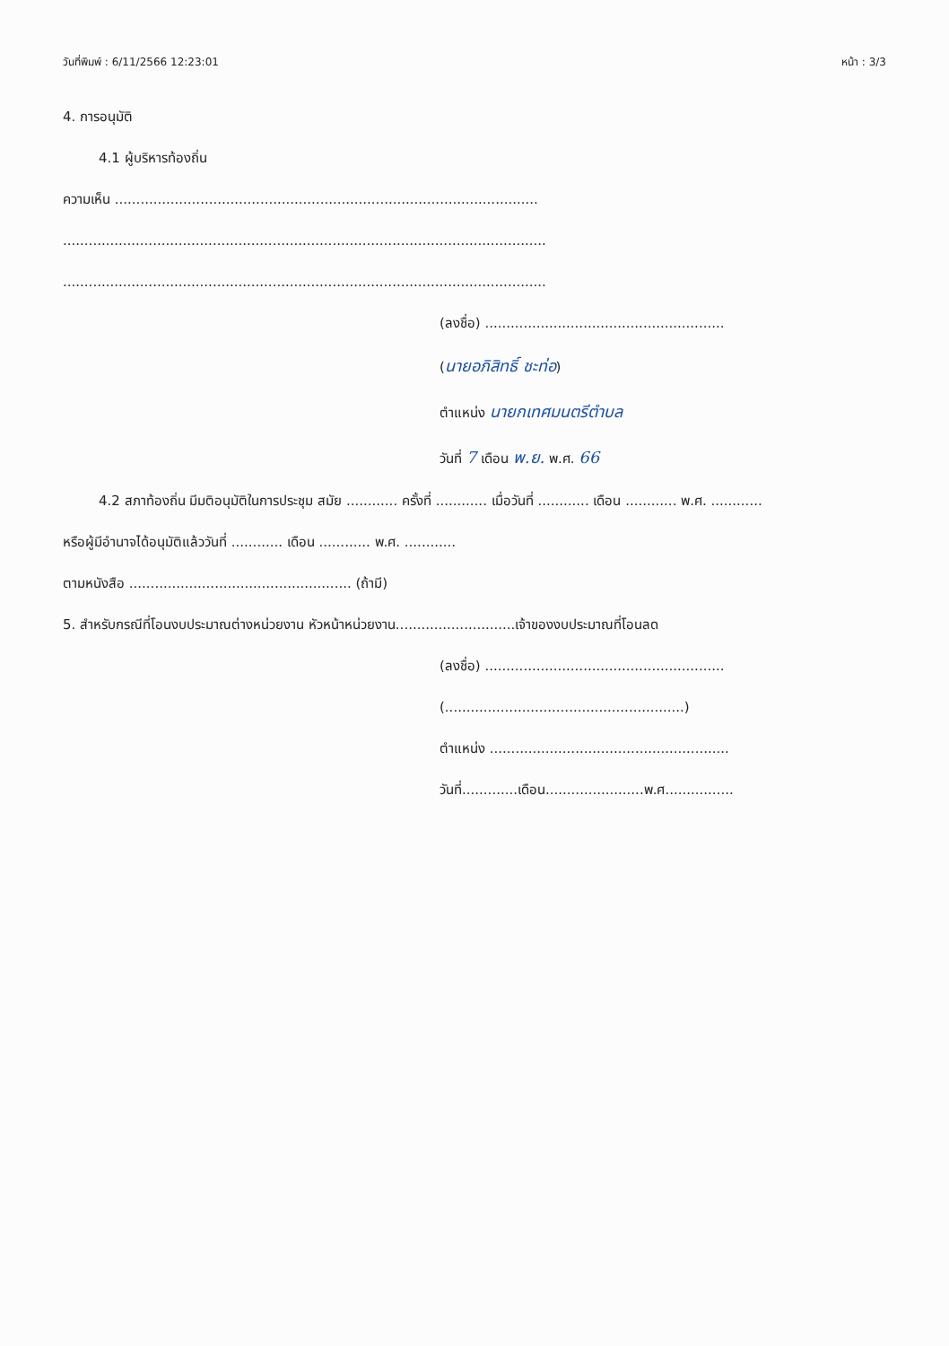วันที่พิมพ์ : 6/11/2566 12:23:01 หน้า : 3/3
4. การอนุมัติ
4.1 ผู้บริหารท้องถิ่น
ความเห็น ...................................................................................................
.................................................................................................................
.................................................................................................................
(ลงชื่อ) ........................................................
(นายอภิสิทธิ์ ชะท่อ)
ตำแหน่ง นายกเทศมนตรีตำบล
วันที่ 7 เดือน พ.ย. พ.ศ. 66
4.2 สภาท้องถิ่น มีมติอนุมัติในการประชุม สมัย ............ ครั้งที่ ............ เมื่อวันที่ ............ เดือน ............ พ.ศ. ............
หรือผู้มีอำนาจได้อนุมัติแล้ววันที่ ............ เดือน ............ พ.ศ. ............
ตามหนังสือ .................................................... (ถ้ามี)
5. สำหรับกรณีที่โอนงบประมาณต่างหน่วยงาน หัวหน้าหน่วยงาน............................เจ้าของงบประมาณที่โอนลด
(ลงชื่อ) ........................................................
(........................................................)
ตำแหน่ง ........................................................
วันที่.............เดือน.......................พ.ศ................